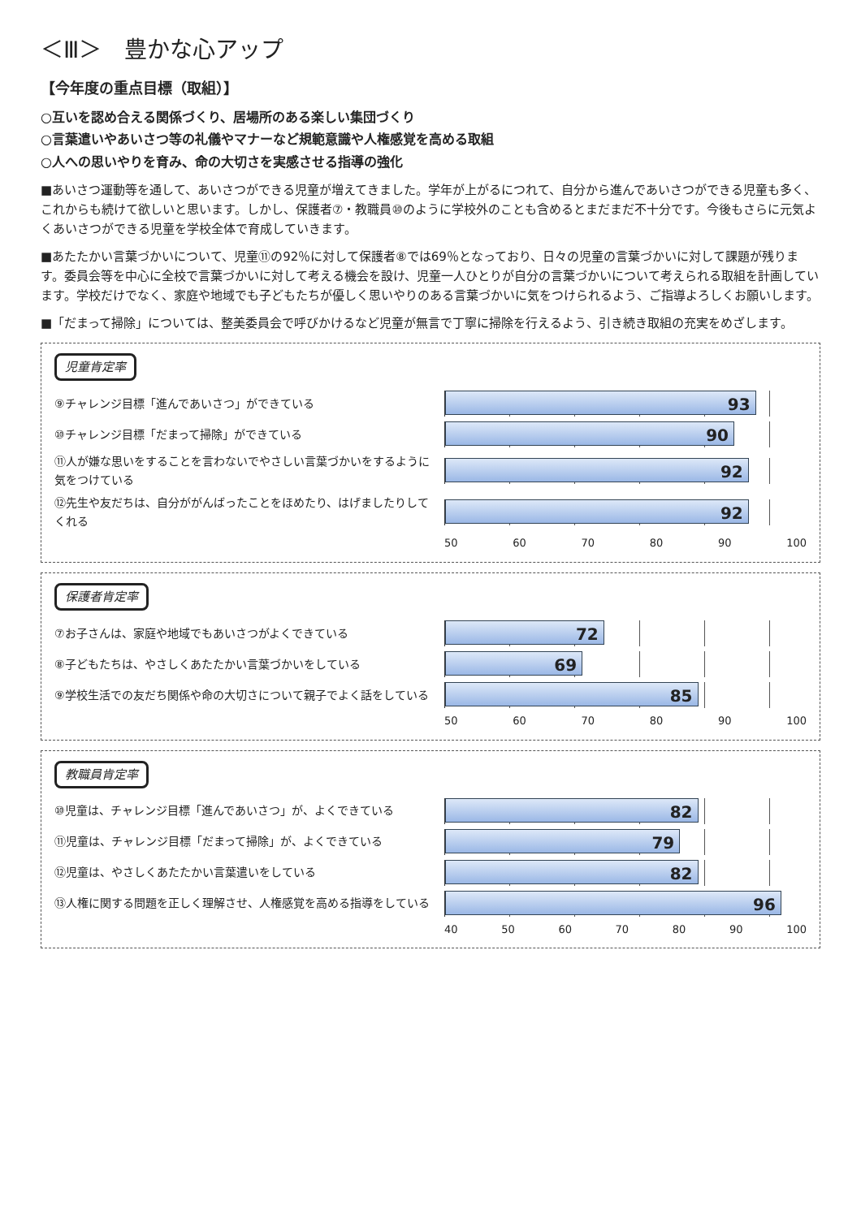＜Ⅲ＞　豊かな心アップ
【今年度の重点目標（取組）】
○互いを認め合える関係づくり、居場所のある楽しい集団づくり
○言葉遣いやあいさつ等の礼儀やマナーなど規範意識や人権感覚を高める取組
○人への思いやりを育み、命の大切さを実感させる指導の強化
■あいさつ運動等を通して、あいさつができる児童が増えてきました。学年が上がるにつれて、自分から進んであいさつができる児童も多く、これからも続けて欲しいと思います。しかし、保護者⑦・教職員⑩のように学校外のことも含めるとまだまだ不十分です。今後もさらに元気よくあいさつができる児童を学校全体で育成していきます。
■あたたかい言葉づかいについて、児童⑪の92％に対して保護者⑧では69％となっており、日々の児童の言葉づかいに対して課題が残ります。委員会等を中心に全校で言葉づかいに対して考える機会を設け、児童一人ひとりが自分の言葉づかいについて考えられる取組を計画しています。学校だけでなく、家庭や地域でも子どもたちが優しく思いやりのある言葉づかいに気をつけられるよう、ご指導よろしくお願いします。
■「だまって掃除」については、整美委員会で呼びかけるなど児童が無言で丁寧に掃除を行えるよう、引き続き取組の充実をめざします。
児童肯定率
⑨チャレンジ目標「進んであいさつ」ができている
93
⑩チャレンジ目標「だまって掃除」ができている
90
⑪人が嫌な思いをすることを言わないでやさしい言葉づかいをするように気をつけている
92
⑫先生や友だちは、自分ががんばったことをほめたり、はげましたりしてくれる
92
50 60 70 80 90 100
保護者肯定率
⑦お子さんは、家庭や地域でもあいさつがよくできている
72
⑧子どもたちは、やさしくあたたかい言葉づかいをしている
69
⑨学校生活での友だち関係や命の大切さについて親子でよく話をしている
85
50 60 70 80 90 100
教職員肯定率
⑩児童は、チャレンジ目標「進んであいさつ」が、よくできている
82
⑪児童は、チャレンジ目標「だまって掃除」が、よくできている
79
⑫児童は、やさしくあたたかい言葉遣いをしている
82
⑬人権に関する問題を正しく理解させ、人権感覚を高める指導をしている
96
40 50 60 70 80 90 100